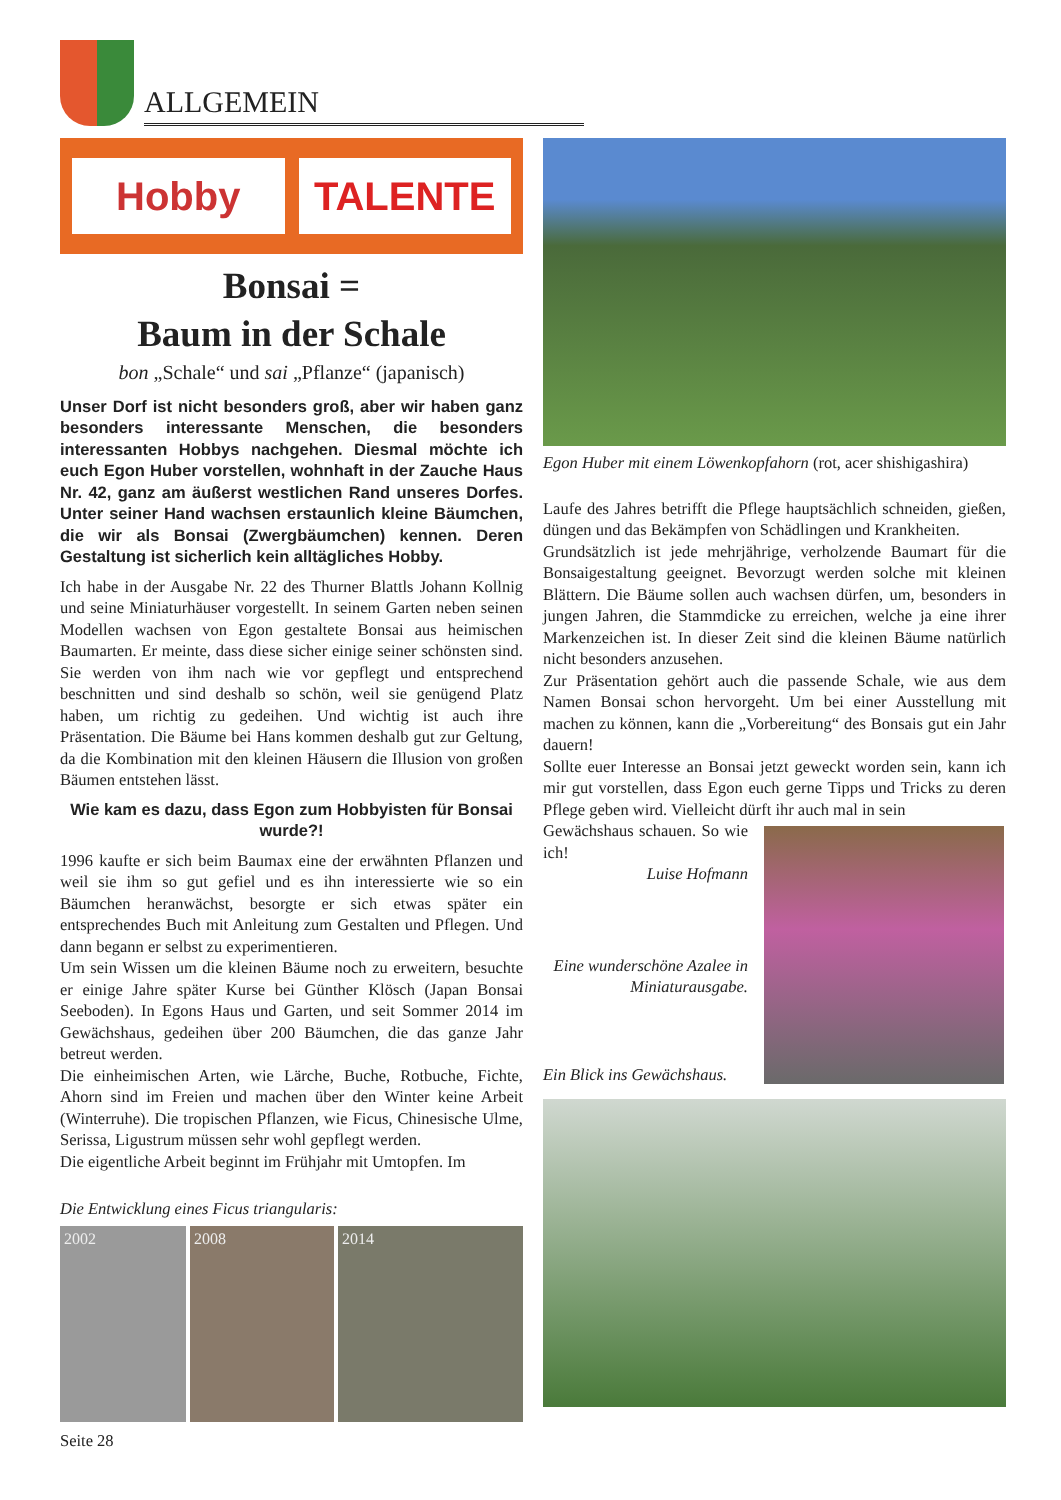ALLGEMEIN
Hobby TALENTE
Bonsai =
Baum in der Schale
bon „Schale“ und sai „Pflanze“ (japanisch)
Unser Dorf ist nicht besonders groß, aber wir haben ganz besonders interessante Menschen, die besonders interessanten Hobbys nachgehen. Diesmal möchte ich euch Egon Huber vorstellen, wohnhaft in der Zauche Haus Nr. 42, ganz am äußerst westlichen Rand unseres Dorfes. Unter seiner Hand wachsen erstaunlich kleine Bäumchen, die wir als Bonsai (Zwergbäumchen) kennen. Deren Gestaltung ist sicherlich kein alltägliches Hobby.
Ich habe in der Ausgabe Nr. 22 des Thurner Blattls Johann Kollnig und seine Miniaturhäuser vorgestellt. In seinem Garten neben seinen Modellen wachsen von Egon gestaltete Bonsai aus heimischen Baumarten. Er meinte, dass diese sicher einige seiner schönsten sind. Sie werden von ihm nach wie vor gepflegt und entsprechend beschnitten und sind deshalb so schön, weil sie genügend Platz haben, um richtig zu gedeihen. Und wichtig ist auch ihre Präsentation. Die Bäume bei Hans kommen deshalb gut zur Geltung, da die Kombination mit den kleinen Häusern die Illusion von großen Bäumen entstehen lässt.
Wie kam es dazu, dass Egon zum Hobbyisten für Bonsai wurde?!
1996 kaufte er sich beim Baumax eine der erwähnten Pflanzen und weil sie ihm so gut gefiel und es ihn interessierte wie so ein Bäumchen heranwächst, besorgte er sich etwas später ein entsprechendes Buch mit Anleitung zum Gestalten und Pflegen. Und dann begann er selbst zu experimentieren.
Um sein Wissen um die kleinen Bäume noch zu erweitern, besuchte er einige Jahre später Kurse bei Günther Klösch (Japan Bonsai Seeboden). In Egons Haus und Garten, und seit Sommer 2014 im Gewächshaus, gedeihen über 200 Bäumchen, die das ganze Jahr betreut werden.
Die einheimischen Arten, wie Lärche, Buche, Rotbuche, Fichte, Ahorn sind im Freien und machen über den Winter keine Arbeit (Winterruhe). Die tropischen Pflanzen, wie Ficus, Chinesische Ulme, Serissa, Ligustrum müssen sehr wohl gepflegt werden.
Die eigentliche Arbeit beginnt im Frühjahr mit Umtopfen. Im
Die Entwicklung eines Ficus triangularis:
2002 2008 2014
Seite 28
Egon Huber mit einem Löwenkopfahorn (rot, acer shishigashira)
Laufe des Jahres betrifft die Pflege hauptsächlich schneiden, gießen, düngen und das Bekämpfen von Schädlingen und Krankheiten.
Grundsätzlich ist jede mehrjährige, verholzende Baumart für die Bonsaigestaltung geeignet. Bevorzugt werden solche mit kleinen Blättern. Die Bäume sollen auch wachsen dürfen, um, besonders in jungen Jahren, die Stammdicke zu erreichen, welche ja eine ihrer Markenzeichen ist. In dieser Zeit sind die kleinen Bäume natürlich nicht besonders anzusehen.
Zur Präsentation gehört auch die passende Schale, wie aus dem Namen Bonsai schon hervorgeht. Um bei einer Ausstellung mit machen zu können, kann die „Vorbereitung“ des Bonsais gut ein Jahr dauern!
Sollte euer Interesse an Bonsai jetzt geweckt worden sein, kann ich mir gut vorstellen, dass Egon euch gerne Tipps und Tricks zu deren Pflege geben wird. Vielleicht dürft ihr auch mal in sein
Gewächshaus schauen. So wie ich!
Luise Hofmann
Eine wunderschöne Azalee in Miniaturausgabe.
Ein Blick ins Gewächshaus.